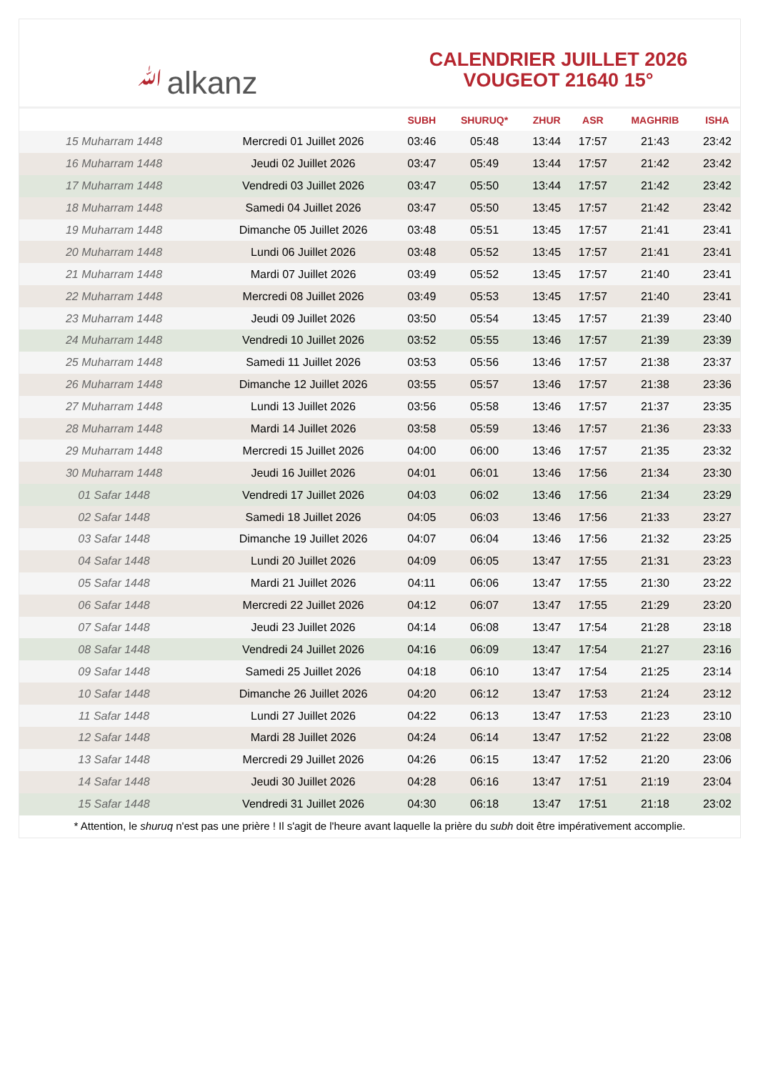ﷲalkanz
CALENDRIER JUILLET 2026
VOUGEOT 21640 15°
| | | SUBH | SHURUQ* | ZHUR | ASR | MAGHRIB | ISHA |
| --- | --- | --- | --- | --- | --- | --- | --- |
| 15 Muharram 1448 | Mercredi 01 Juillet 2026 | 03:46 | 05:48 | 13:44 | 17:57 | 21:43 | 23:42 |
| 16 Muharram 1448 | Jeudi 02 Juillet 2026 | 03:47 | 05:49 | 13:44 | 17:57 | 21:42 | 23:42 |
| 17 Muharram 1448 | Vendredi 03 Juillet 2026 | 03:47 | 05:50 | 13:44 | 17:57 | 21:42 | 23:42 |
| 18 Muharram 1448 | Samedi 04 Juillet 2026 | 03:47 | 05:50 | 13:45 | 17:57 | 21:42 | 23:42 |
| 19 Muharram 1448 | Dimanche 05 Juillet 2026 | 03:48 | 05:51 | 13:45 | 17:57 | 21:41 | 23:41 |
| 20 Muharram 1448 | Lundi 06 Juillet 2026 | 03:48 | 05:52 | 13:45 | 17:57 | 21:41 | 23:41 |
| 21 Muharram 1448 | Mardi 07 Juillet 2026 | 03:49 | 05:52 | 13:45 | 17:57 | 21:40 | 23:41 |
| 22 Muharram 1448 | Mercredi 08 Juillet 2026 | 03:49 | 05:53 | 13:45 | 17:57 | 21:40 | 23:41 |
| 23 Muharram 1448 | Jeudi 09 Juillet 2026 | 03:50 | 05:54 | 13:45 | 17:57 | 21:39 | 23:40 |
| 24 Muharram 1448 | Vendredi 10 Juillet 2026 | 03:52 | 05:55 | 13:46 | 17:57 | 21:39 | 23:39 |
| 25 Muharram 1448 | Samedi 11 Juillet 2026 | 03:53 | 05:56 | 13:46 | 17:57 | 21:38 | 23:37 |
| 26 Muharram 1448 | Dimanche 12 Juillet 2026 | 03:55 | 05:57 | 13:46 | 17:57 | 21:38 | 23:36 |
| 27 Muharram 1448 | Lundi 13 Juillet 2026 | 03:56 | 05:58 | 13:46 | 17:57 | 21:37 | 23:35 |
| 28 Muharram 1448 | Mardi 14 Juillet 2026 | 03:58 | 05:59 | 13:46 | 17:57 | 21:36 | 23:33 |
| 29 Muharram 1448 | Mercredi 15 Juillet 2026 | 04:00 | 06:00 | 13:46 | 17:57 | 21:35 | 23:32 |
| 30 Muharram 1448 | Jeudi 16 Juillet 2026 | 04:01 | 06:01 | 13:46 | 17:56 | 21:34 | 23:30 |
| 01 Safar 1448 | Vendredi 17 Juillet 2026 | 04:03 | 06:02 | 13:46 | 17:56 | 21:34 | 23:29 |
| 02 Safar 1448 | Samedi 18 Juillet 2026 | 04:05 | 06:03 | 13:46 | 17:56 | 21:33 | 23:27 |
| 03 Safar 1448 | Dimanche 19 Juillet 2026 | 04:07 | 06:04 | 13:46 | 17:56 | 21:32 | 23:25 |
| 04 Safar 1448 | Lundi 20 Juillet 2026 | 04:09 | 06:05 | 13:47 | 17:55 | 21:31 | 23:23 |
| 05 Safar 1448 | Mardi 21 Juillet 2026 | 04:11 | 06:06 | 13:47 | 17:55 | 21:30 | 23:22 |
| 06 Safar 1448 | Mercredi 22 Juillet 2026 | 04:12 | 06:07 | 13:47 | 17:55 | 21:29 | 23:20 |
| 07 Safar 1448 | Jeudi 23 Juillet 2026 | 04:14 | 06:08 | 13:47 | 17:54 | 21:28 | 23:18 |
| 08 Safar 1448 | Vendredi 24 Juillet 2026 | 04:16 | 06:09 | 13:47 | 17:54 | 21:27 | 23:16 |
| 09 Safar 1448 | Samedi 25 Juillet 2026 | 04:18 | 06:10 | 13:47 | 17:54 | 21:25 | 23:14 |
| 10 Safar 1448 | Dimanche 26 Juillet 2026 | 04:20 | 06:12 | 13:47 | 17:53 | 21:24 | 23:12 |
| 11 Safar 1448 | Lundi 27 Juillet 2026 | 04:22 | 06:13 | 13:47 | 17:53 | 21:23 | 23:10 |
| 12 Safar 1448 | Mardi 28 Juillet 2026 | 04:24 | 06:14 | 13:47 | 17:52 | 21:22 | 23:08 |
| 13 Safar 1448 | Mercredi 29 Juillet 2026 | 04:26 | 06:15 | 13:47 | 17:52 | 21:20 | 23:06 |
| 14 Safar 1448 | Jeudi 30 Juillet 2026 | 04:28 | 06:16 | 13:47 | 17:51 | 21:19 | 23:04 |
| 15 Safar 1448 | Vendredi 31 Juillet 2026 | 04:30 | 06:18 | 13:47 | 17:51 | 21:18 | 23:02 |
* Attention, le shuruq n'est pas une prière ! Il s'agit de l'heure avant laquelle la prière du subh doit être impérativement accomplie.